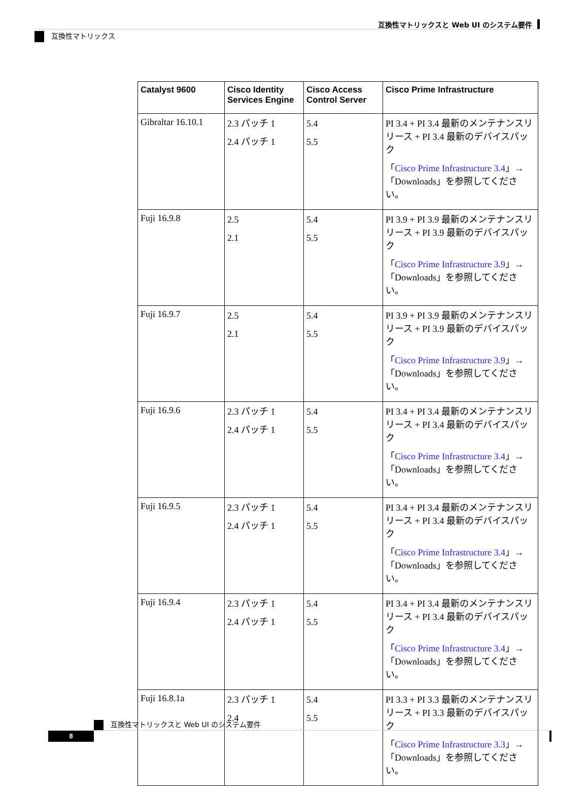互換性マトリックスと Web UI のシステム要件
互換性マトリックス
| Catalyst 9600 | Cisco Identity Services Engine | Cisco Access Control Server | Cisco Prime Infrastructure |
| --- | --- | --- | --- |
| Gibraltar 16.10.1 | 2.3 パッチ 1 2.4 パッチ 1 | 5.4 5.5 | PI 3.4 + PI 3.4 最新のメンテナンスリリース + PI 3.4 最新のデバイスパック 「 Cisco Prime Infrastructure 3.4 」→「Downloads」を参照してください。 |
| Fuji 16.9.8 | 2.5 2.1 | 5.4 5.5 | PI 3.9 + PI 3.9 最新のメンテナンスリリース + PI 3.9 最新のデバイスパック 「 Cisco Prime Infrastructure 3.9 」→「Downloads」を参照してください。 |
| Fuji 16.9.7 | 2.5 2.1 | 5.4 5.5 | PI 3.9 + PI 3.9 最新のメンテナンスリリース + PI 3.9 最新のデバイスパック 「 Cisco Prime Infrastructure 3.9 」→「Downloads」を参照してください。 |
| Fuji 16.9.6 | 2.3 パッチ 1 2.4 パッチ 1 | 5.4 5.5 | PI 3.4 + PI 3.4 最新のメンテナンスリリース + PI 3.4 最新のデバイスパック 「 Cisco Prime Infrastructure 3.4 」→「Downloads」を参照してください。 |
| Fuji 16.9.5 | 2.3 パッチ 1 2.4 パッチ 1 | 5.4 5.5 | PI 3.4 + PI 3.4 最新のメンテナンスリリース + PI 3.4 最新のデバイスパック 「 Cisco Prime Infrastructure 3.4 」→「Downloads」を参照してください。 |
| Fuji 16.9.4 | 2.3 パッチ 1 2.4 パッチ 1 | 5.4 5.5 | PI 3.4 + PI 3.4 最新のメンテナンスリリース + PI 3.4 最新のデバイスパック 「 Cisco Prime Infrastructure 3.4 」→「Downloads」を参照してください。 |
| Fuji 16.8.1a | 2.3 パッチ 1 2.4 | 5.4 5.5 | PI 3.3 + PI 3.3 最新のメンテナンスリリース + PI 3.3 最新のデバイスパック 「 Cisco Prime Infrastructure 3.3 」→「Downloads」を参照してください。 |
互換性マトリックスと Web UI のシステム要件
8